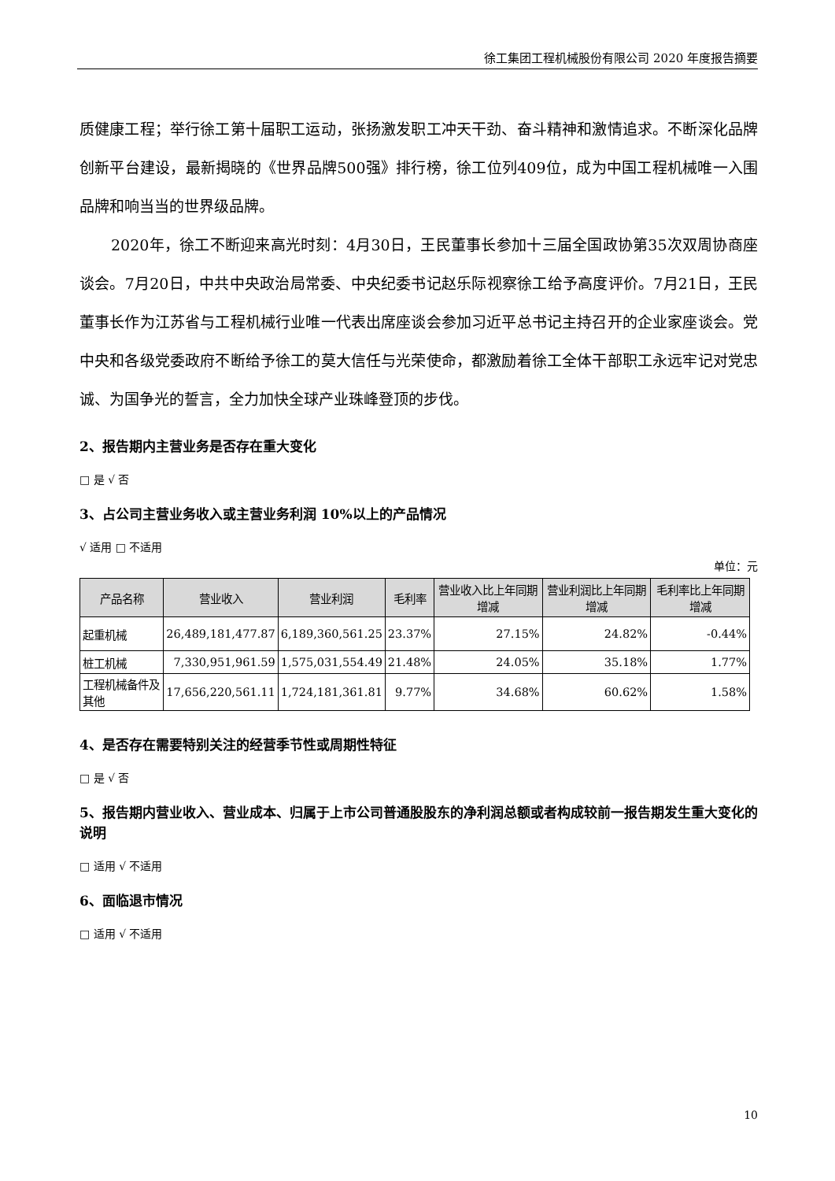徐工集团工程机械股份有限公司 2020 年度报告摘要
质健康工程；举行徐工第十届职工运动，张扬激发职工冲天干劲、奋斗精神和激情追求。不断深化品牌创新平台建设，最新揭晓的《世界品牌500强》排行榜，徐工位列409位，成为中国工程机械唯一入围品牌和响当当的世界级品牌。
2020年，徐工不断迎来高光时刻：4月30日，王民董事长参加十三届全国政协第35次双周协商座谈会。7月20日，中共中央政治局常委、中央纪委书记赵乐际视察徐工给予高度评价。7月21日，王民董事长作为江苏省与工程机械行业唯一代表出席座谈会参加习近平总书记主持召开的企业家座谈会。党中央和各级党委政府不断给予徐工的莫大信任与光荣使命，都激励着徐工全体干部职工永远牢记对党忠诚、为国争光的誓言，全力加快全球产业珠峰登顶的步伐。
2、报告期内主营业务是否存在重大变化
□ 是 √ 否
3、占公司主营业务收入或主营业务利润 10%以上的产品情况
√ 适用 □ 不适用
单位：元
| 产品名称 | 营业收入 | 营业利润 | 毛利率 | 营业收入比上年同期增减 | 营业利润比上年同期增减 | 毛利率比上年同期增减 |
| --- | --- | --- | --- | --- | --- | --- |
| 起重机械 | 26,489,181,477.87 | 6,189,360,561.25 | 23.37% | 27.15% | 24.82% | -0.44% |
| 桩工机械 | 7,330,951,961.59 | 1,575,031,554.49 | 21.48% | 24.05% | 35.18% | 1.77% |
| 工程机械备件及其他 | 17,656,220,561.11 | 1,724,181,361.81 | 9.77% | 34.68% | 60.62% | 1.58% |
4、是否存在需要特别关注的经营季节性或周期性特征
□ 是 √ 否
5、报告期内营业收入、营业成本、归属于上市公司普通股股东的净利润总额或者构成较前一报告期发生重大变化的说明
□ 适用 √ 不适用
6、面临退市情况
□ 适用 √ 不适用
10